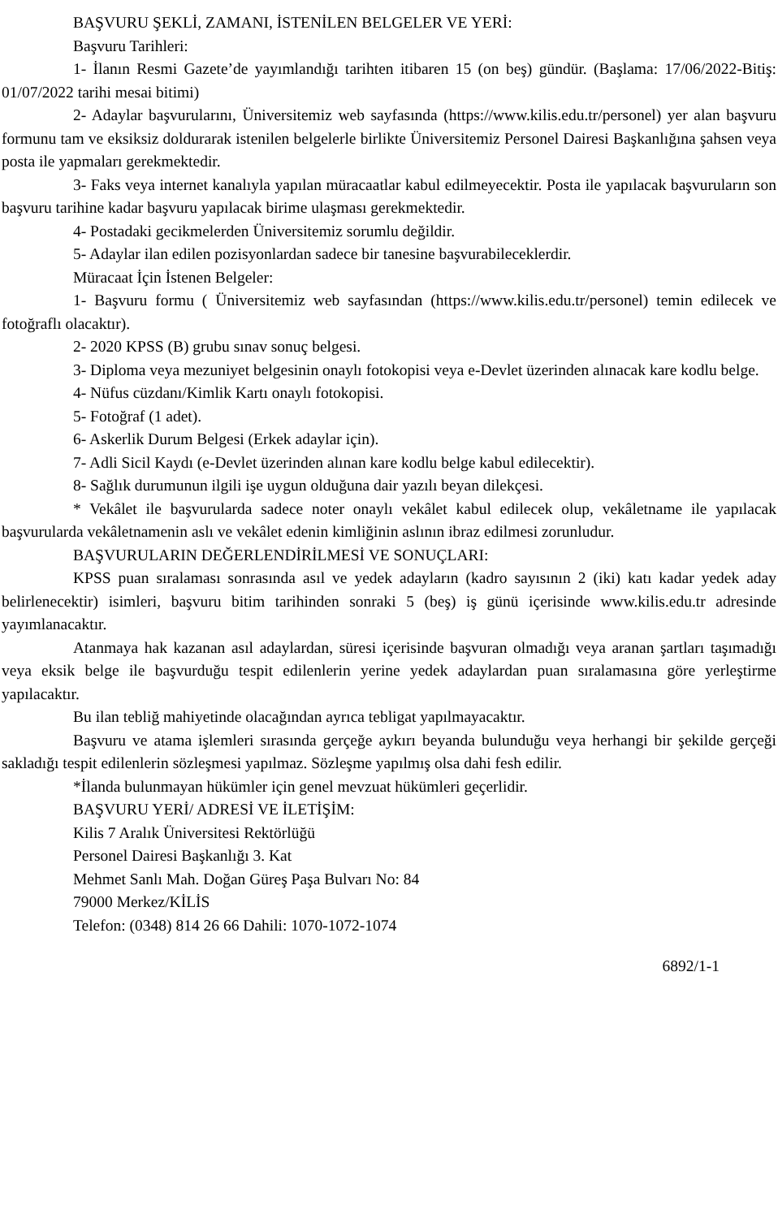BAŞVURU ŞEKLİ, ZAMANI, İSTENİLEN BELGELER VE YERİ:
Başvuru Tarihleri:
1- İlanın Resmi Gazete’de yayımlandığı tarihten itibaren 15 (on beş) gündür. (Başlama: 17/06/2022-Bitiş: 01/07/2022 tarihi mesai bitimi)
2- Adaylar başvurularını, Üniversitemiz web sayfasında (https://www.kilis.edu.tr/personel) yer alan başvuru formunu tam ve eksiksiz doldurarak istenilen belgelerle birlikte Üniversitemiz Personel Dairesi Başkanlığına şahsen veya posta ile yapmaları gerekmektedir.
3- Faks veya internet kanalıyla yapılan müracaatlar kabul edilmeyecektir. Posta ile yapılacak başvuruların son başvuru tarihine kadar başvuru yapılacak birime ulaşması gerekmektedir.
4- Postadaki gecikmelerden Üniversitemiz sorumlu değildir.
5- Adaylar ilan edilen pozisyonlardan sadece bir tanesine başvurabileceklerdir.
Müracaat İçin İstenen Belgeler:
1- Başvuru formu ( Üniversitemiz web sayfasından (https://www.kilis.edu.tr/personel) temin edilecek ve fotoğraflı olacaktır).
2- 2020 KPSS (B) grubu sınav sonuç belgesi.
3- Diploma veya mezuniyet belgesinin onaylı fotokopisi veya e-Devlet üzerinden alınacak kare kodlu belge.
4- Nüfus cüzdanı/Kimlik Kartı onaylı fotokopisi.
5- Fotoğraf (1 adet).
6- Askerlik Durum Belgesi (Erkek adaylar için).
7- Adli Sicil Kaydı (e-Devlet üzerinden alınan kare kodlu belge kabul edilecektir).
8- Sağlık durumunun ilgili işe uygun olduğuna dair yazılı beyan dilekçesi.
* Vekâlet ile başvurularda sadece noter onaylı vekâlet kabul edilecek olup, vekâletname ile yapılacak başvurularda vekâletnamenin aslı ve vekâlet edenin kimliğinin aslının ibraz edilmesi zorunludur.
BAŞVURULARIN DEĞERLENDİRİLMESİ VE SONUÇLARI:
KPSS puan sıralaması sonrasında asıl ve yedek adayların (kadro sayısının 2 (iki) katı kadar yedek aday belirlenecektir) isimleri, başvuru bitim tarihinden sonraki 5 (beş) iş günü içerisinde www.kilis.edu.tr adresinde yayımlanacaktır.
Atanmaya hak kazanan asıl adaylardan, süresi içerisinde başvuran olmadığı veya aranan şartları taşımadığı veya eksik belge ile başvurduğu tespit edilenlerin yerine yedek adaylardan puan sıralamasına göre yerleştirme yapılacaktır.
Bu ilan tebliğ mahiyetinde olacağından ayrıca tebligat yapılmayacaktır.
Başvuru ve atama işlemleri sırasında gerçeğe aykırı beyanda bulunduğu veya herhangi bir şekilde gerçeği sakladığı tespit edilenlerin sözleşmesi yapılmaz. Sözleşme yapılmış olsa dahi fesh edilir.
*İlanda bulunmayan hükümler için genel mevzuat hükümleri geçerlidir.
BAŞVURU YERİ/ ADRESİ VE İLETİŞİM:
Kilis 7 Aralık Üniversitesi Rektörlüğü
Personel Dairesi Başkanlığı 3. Kat
Mehmet Sanlı Mah. Doğan Güreş Paşa Bulvarı No: 84
79000 Merkez/KİLİS
Telefon: (0348) 814 26 66 Dahili: 1070-1072-1074
6892/1-1